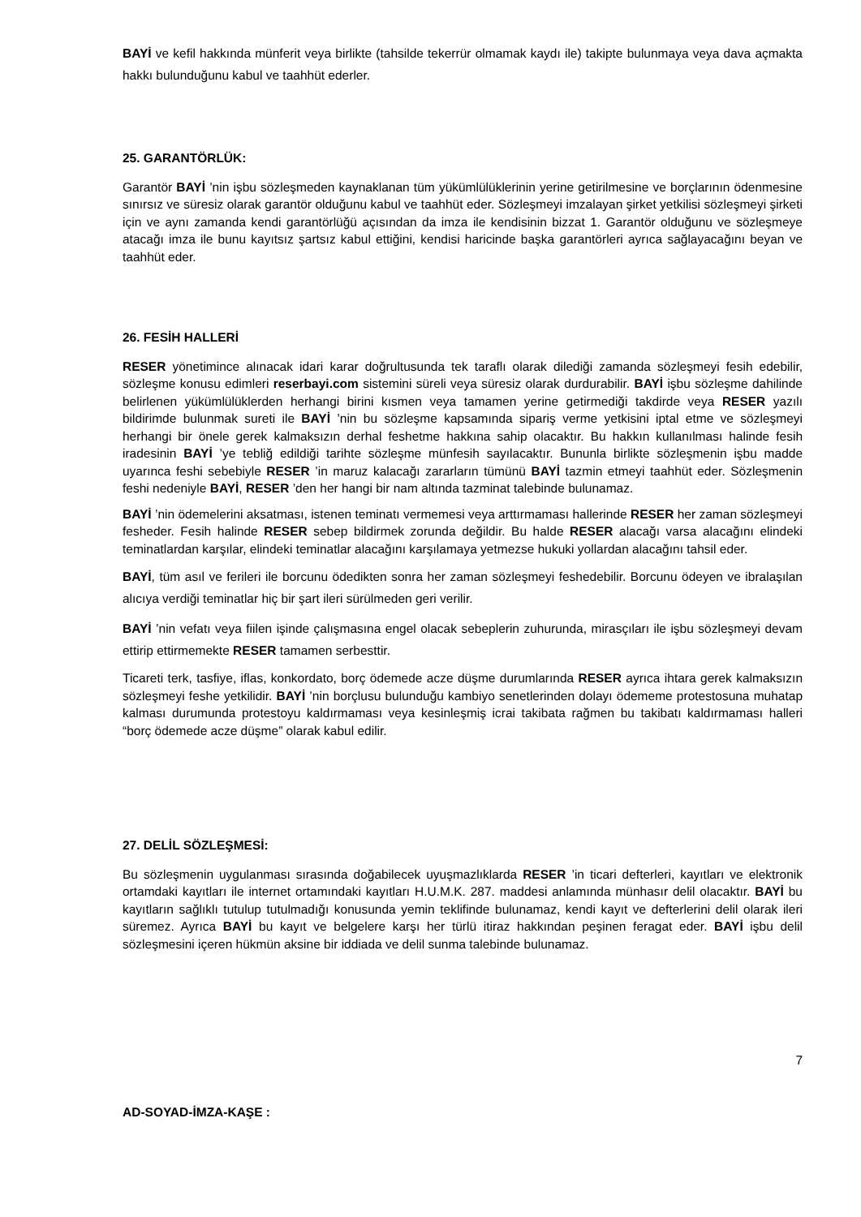BAYİ ve kefil hakkında münferit veya birlikte (tahsilde tekerrür olmamak kaydı ile) takipte bulunmaya veya dava açmakta hakkı bulunduğunu kabul ve taahhüt ederler.
25. GARANTÖRLÜK:
Garantör BAYİ ’nin işbu sözleşmeden kaynaklanan tüm yükümlülüklerinin yerine getirilmesine ve borçlarının ödenmesine sınırsız ve süresiz olarak garantör olduğunu kabul ve taahhüt eder. Sözleşmeyi imzalayan şirket yetkilisi sözleşmeyi şirketi için ve aynı zamanda kendi garantörlüğü açısından da imza ile kendisinin bizzat 1. Garantör olduğunu ve sözleşmeye atacağı imza ile bunu kayıtsız şartsız kabul ettiğini, kendisi haricinde başka garantörleri ayrıca sağlayacağını beyan ve taahhüt eder.
26. FESİH HALLERİ
RESER yönetimince alınacak idari karar doğrultusunda tek taraflı olarak dilediği zamanda sözleşmeyi fesih edebilir, sözleşme konusu edimleri reserbayi.com sistemini süreli veya süresiz olarak durdurabilir. BAYİ işbu sözleşme dahilinde belirlenen yükümlülüklerden herhangi birini kısmen veya tamamen yerine getirmediği takdirde veya RESER yazılı bildirimde bulunmak sureti ile BAYİ ’nin bu sözleşme kapsamında sipariş verme yetkisini iptal etme ve sözleşmeyi herhangi bir önele gerek kalmaksızın derhal feshetme hakkına sahip olacaktır. Bu hakkın kullanılması halinde fesih iradesinin BAYİ ’ye tebliğ edildiği tarihte sözleşme münfesih sayılacaktır. Bununla birlikte sözleşmenin işbu madde uyarınca feshi sebebiyle RESER ’in maruz kalacağı zararların tümünü BAYİ tazmin etmeyi taahhüt eder. Sözleşmenin feshi nedeniyle BAYİ, RESER ’den her hangi bir nam altında tazminat talebinde bulunamaz.
BAYİ ’nin ödemelerini aksatması, istenen teminatı vermemesi veya arttırmaması hallerinde RESER her zaman sözleşmeyi fesheder. Fesih halinde RESER sebep bildirmek zorunda değildir. Bu halde RESER alacağı varsa alacağını elindeki teminatlardan karşılar, elindeki teminatlar alacağını karşılamaya yetmezse hukuki yollardan alacağını tahsil eder.
BAYİ, tüm asıl ve ferileri ile borcunu ödedikten sonra her zaman sözleşmeyi feshedebilir. Borcunu ödeyen ve ibralaşılan alıcıya verdiği teminatlar hiç bir şart ileri sürülmeden geri verilir.
BAYİ ’nin vefatı veya fiilen işinde çalışmasına engel olacak sebeplerin zuhurunda, mirasçıları ile işbu sözleşmeyi devam ettirip ettirmemekte RESER tamamen serbesttir.
Ticareti terk, tasfiye, iflas, konkordato, borç ödemede acze düşme durumlarında RESER ayrıca ihtara gerek kalmaksızın sözleşmeyi feshe yetkilidir. BAYİ ’nin borçlusu bulunduğu kambiyo senetlerinden dolayı ödememe protestosuna muhatap kalması durumunda protestoyu kaldırmaması veya kesinleşmiş icrai takibata rağmen bu takibatı kaldırmaması halleri “borç ödemede acze düşme” olarak kabul edilir.
27. DELİL SÖZLEŞMESİ:
Bu sözleşmenin uygulanması sırasında doğabilecek uyuşmazlıklarda RESER ’in ticari defterleri, kayıtları ve elektronik ortamdaki kayıtları ile internet ortamındaki kayıtları H.U.M.K. 287. maddesi anlamında münhasır delil olacaktır. BAYİ bu kayıtların sağlıklı tutulup tutulmadığı konusunda yemin teklifinde bulunamaz, kendi kayıt ve defterlerini delil olarak ileri süremez. Ayrıca BAYİ bu kayıt ve belgelere karşı her türlü itiraz hakkından peşinen feragat eder. BAYİ işbu delil sözleşmesini içeren hükmün aksine bir iddiada ve delil sunma talebinde bulunamaz.
7
AD-SOYAD-İMZA-KAŞE :